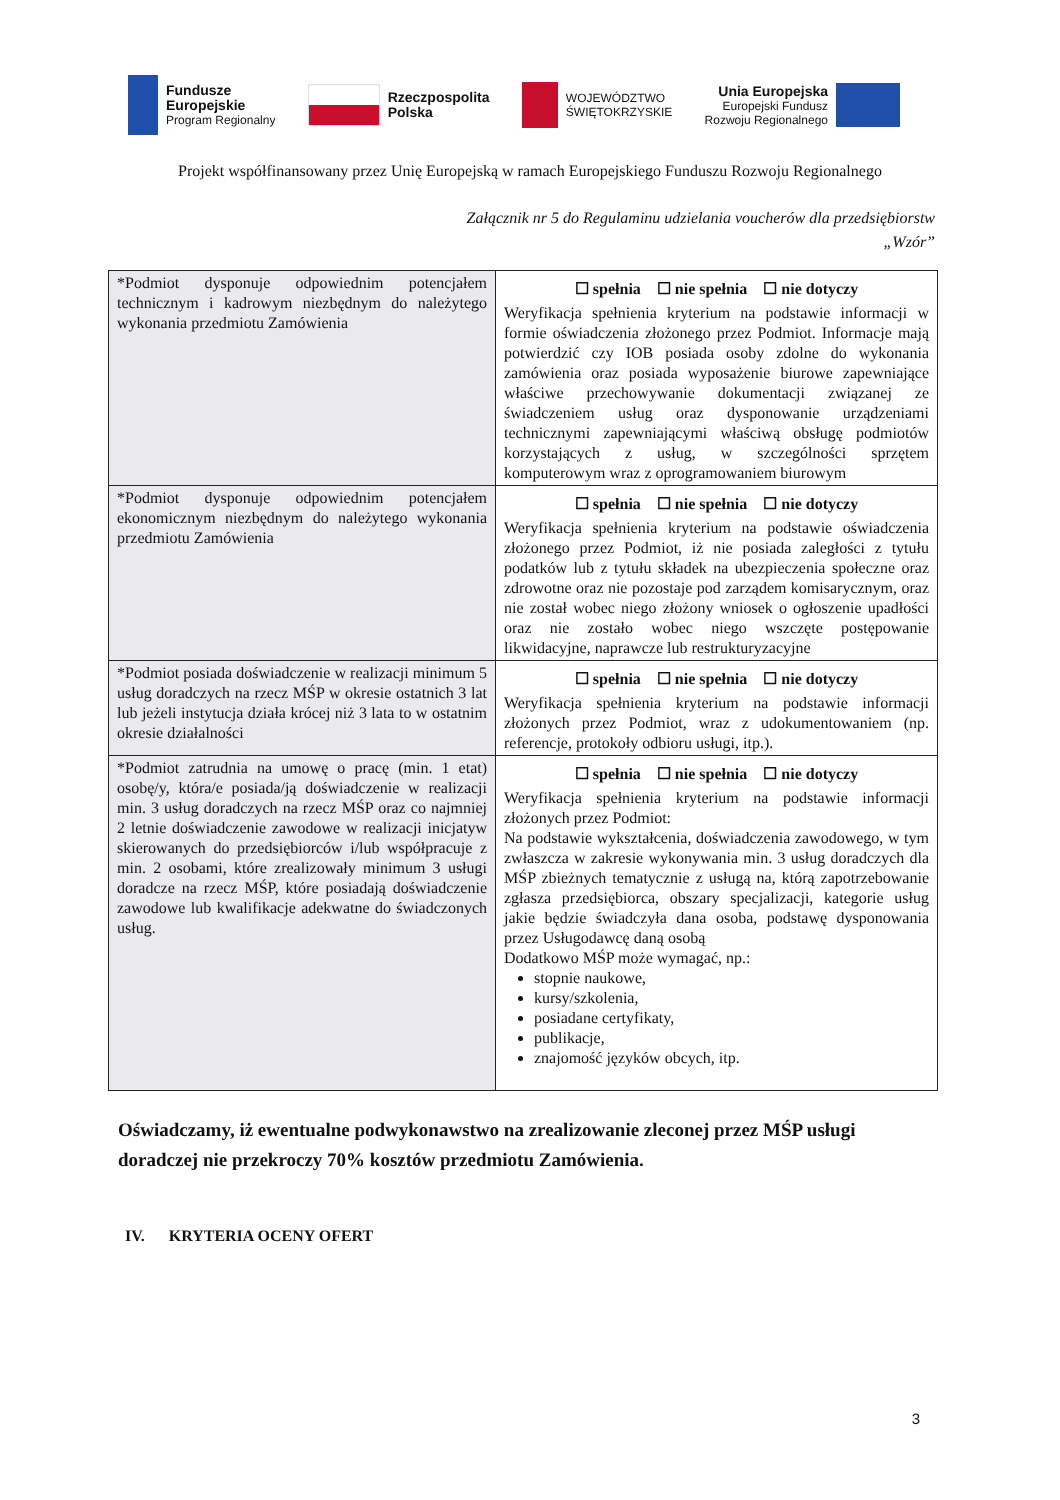Fundusze
Europejskie
Program Regionalny
Rzeczpospolita
Polska
WOJEWÓDZTWO
ŚWIĘTOKRZYSKIE
Unia Europejska
Europejski Fundusz
Rozwoju Regionalnego
Projekt współfinansowany przez Unię Europejską w ramach Europejskiego Funduszu Rozwoju Regionalnego
Załącznik nr 5 do Regulaminu udzielania voucherów dla przedsiębiorstw
„Wzór”
| *Podmiot dysponuje odpowiednim potencjałem technicznym i kadrowym niezbędnym do należytego wykonania przedmiotu Zamówienia | ☐ spełnia ☐ nie spełnia ☐ nie dotyczy Weryfikacja spełnienia kryterium na podstawie informacji w formie oświadczenia złożonego przez Podmiot. Informacje mają potwierdzić czy IOB posiada osoby zdolne do wykonania zamówienia oraz posiada wyposażenie biurowe zapewniające właściwe przechowywanie dokumentacji związanej ze świadczeniem usług oraz dysponowanie urządzeniami technicznymi zapewniającymi właściwą obsługę podmiotów korzystających z usług, w szczególności sprzętem komputerowym wraz z oprogramowaniem biurowym |
| *Podmiot dysponuje odpowiednim potencjałem ekonomicznym niezbędnym do należytego wykonania przedmiotu Zamówienia | ☐ spełnia ☐ nie spełnia ☐ nie dotyczy Weryfikacja spełnienia kryterium na podstawie oświadczenia złożonego przez Podmiot, iż nie posiada zaległości z tytułu podatków lub z tytułu składek na ubezpieczenia społeczne oraz zdrowotne oraz nie pozostaje pod zarządem komisarycznym, oraz nie został wobec niego złożony wniosek o ogłoszenie upadłości oraz nie zostało wobec niego wszczęte postępowanie likwidacyjne, naprawcze lub restrukturyzacyjne |
| *Podmiot posiada doświadczenie w realizacji minimum 5 usług doradczych na rzecz MŚP w okresie ostatnich 3 lat lub jeżeli instytucja działa krócej niż 3 lata to w ostatnim okresie działalności | ☐ spełnia ☐ nie spełnia ☐ nie dotyczy Weryfikacja spełnienia kryterium na podstawie informacji złożonych przez Podmiot, wraz z udokumentowaniem (np. referencje, protokoły odbioru usługi, itp.). |
| *Podmiot zatrudnia na umowę o pracę (min. 1 etat) osobę/y, która/e posiada/ją doświadczenie w realizacji min. 3 usług doradczych na rzecz MŚP oraz co najmniej 2 letnie doświadczenie zawodowe w realizacji inicjatyw skierowanych do przedsiębiorców i/lub współpracuje z min. 2 osobami, które zrealizowały minimum 3 usługi doradcze na rzecz MŚP, które posiadają doświadczenie zawodowe lub kwalifikacje adekwatne do świadczonych usług. | ☐ spełnia ☐ nie spełnia ☐ nie dotyczy Weryfikacja spełnienia kryterium na podstawie informacji złożonych przez Podmiot: Na podstawie wykształcenia, doświadczenia zawodowego, w tym zwłaszcza w zakresie wykonywania min. 3 usług doradczych dla MŚP zbieżnych tematycznie z usługą na, którą zapotrzebowanie zgłasza przedsiębiorca, obszary specjalizacji, kategorie usług jakie będzie świadczyła dana osoba, podstawę dysponowania przez Usługodawcę daną osobą Dodatkowo MŚP może wymagać, np.: stopnie naukowe, kursy/szkolenia, posiadane certyfikaty, publikacje, znajomość języków obcych, itp. |
Oświadczamy, iż ewentualne podwykonawstwo na zrealizowanie zleconej przez MŚP usługi doradczej nie przekroczy 70% kosztów przedmiotu Zamówienia.
IV. KRYTERIA OCENY OFERT
3